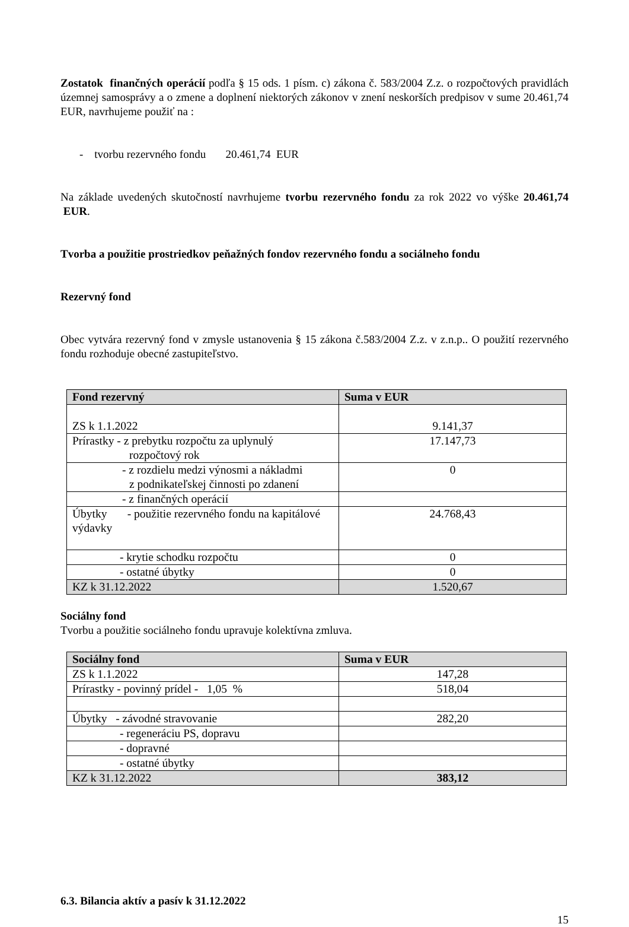Zostatok finančných operácií podľa § 15 ods. 1 písm. c) zákona č. 583/2004 Z.z. o rozpočtových pravidlách územnej samosprávy a o zmene a doplnení niektorých zákonov v znení neskorších predpisov v sume 20.461,74 EUR, navrhujeme použiť na :
- tvorbu rezervného fondu 20.461,74 EUR
Na základe uvedených skutočností navrhujeme tvorbu rezervného fondu za rok 2022 vo výške 20.461,74 EUR.
Tvorba a použitie prostriedkov peňažných fondov rezervného fondu a sociálneho fondu
Rezervný fond
Obec vytvára rezervný fond v zmysle ustanovenia § 15 zákona č.583/2004 Z.z. v z.n.p.. O použití rezervného fondu rozhoduje obecné zastupiteľstvo.
| Fond rezervný | Suma v EUR |
| --- | --- |
| ZS k 1.1.2022 | 9.141,37 |
| Prírastky - z prebytku rozpočtu za uplynulý rozpočtový rok | 17.147,73 |
| - z rozdielu medzi výnosmi a nákladmi z podnikateľskej činnosti po zdanení | 0 |
| - z finančných operácií | |
| Úbytky - použitie rezervného fondu na kapitálové výdavky | 24.768,43 |
| - krytie schodku rozpočtu | 0 |
| - ostatné úbytky | 0 |
| KZ k 31.12.2022 | 1.520,67 |
Sociálny fond
Tvorbu a použitie sociálneho fondu upravuje kolektívna zmluva.
| Sociálny fond | Suma v EUR |
| --- | --- |
| ZS k 1.1.2022 | 147,28 |
| Prírastky - povinný prídel - 1,05 % | 518,04 |
| Úbytky - závodné stravovanie | 282,20 |
| - regeneráciu PS, dopravu | |
| - dopravné | |
| - ostatné úbytky | |
| KZ k 31.12.2022 | 383,12 |
6.3. Bilancia aktív a pasív k 31.12.2022
15